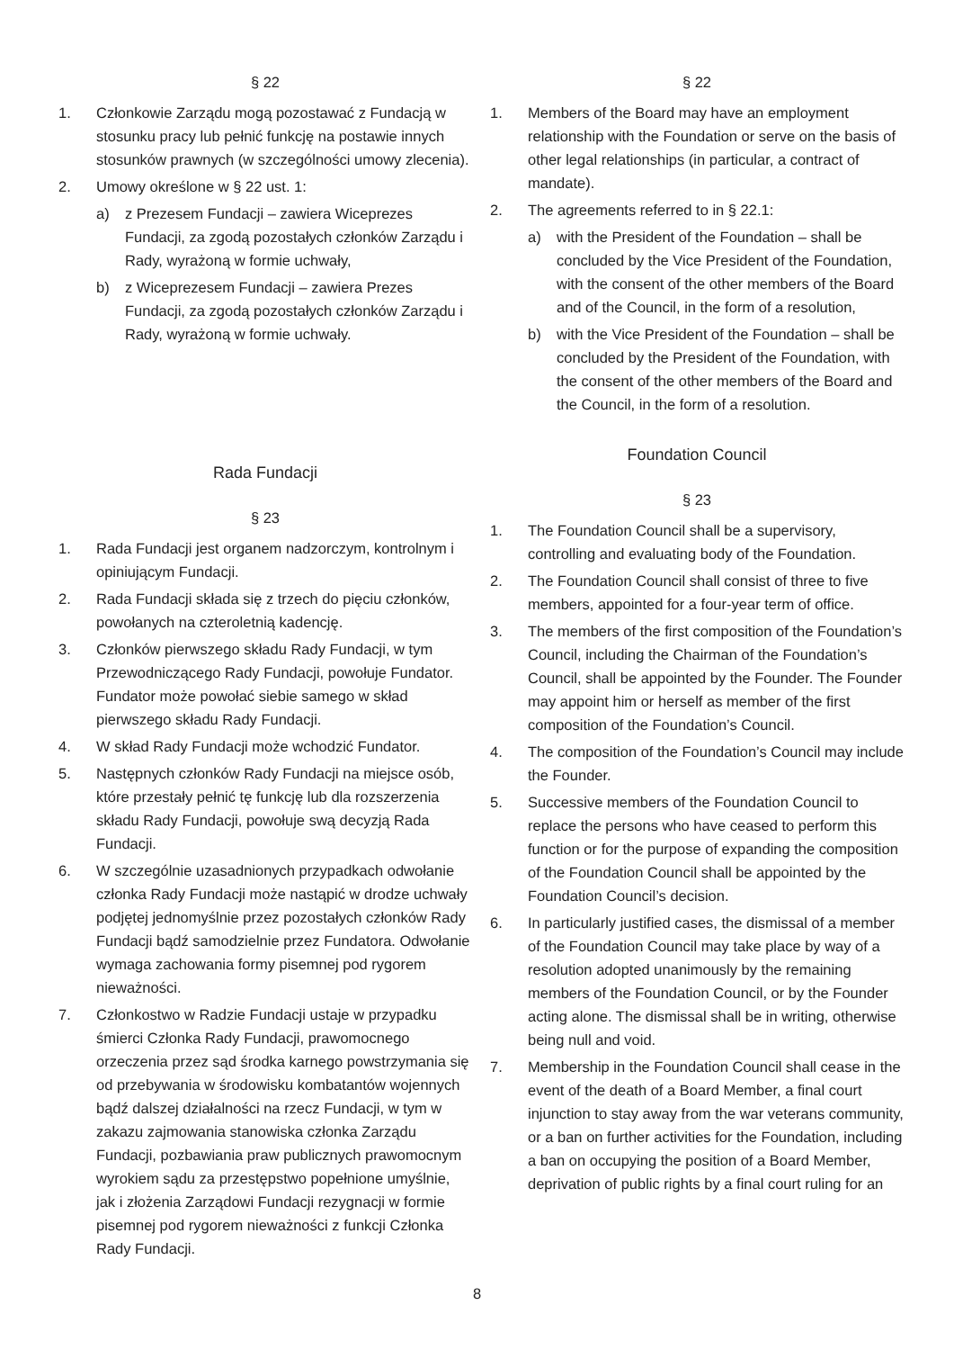§ 22
1. Członkowie Zarządu mogą pozostawać z Fundacją w stosunku pracy lub pełnić funkcję na postawie innych stosunków prawnych (w szczególności umowy zlecenia).
2. Umowy określone w § 22 ust. 1:
a) z Prezesem Fundacji – zawiera Wiceprezes Fundacji, za zgodą pozostałych członków Zarządu i Rady, wyrażoną w formie uchwały,
b) z Wiceprezesem Fundacji – zawiera Prezes Fundacji, za zgodą pozostałych członków Zarządu i Rady, wyrażoną w formie uchwały.
Rada Fundacji
§ 23
1. Rada Fundacji jest organem nadzorczym, kontrolnym i opiniującym Fundacji.
2. Rada Fundacji składa się z trzech do pięciu członków, powołanych na czteroletnią kadencję.
3. Członków pierwszego składu Rady Fundacji, w tym Przewodniczącego Rady Fundacji, powołuje Fundator. Fundator może powołać siebie samego w skład pierwszego składu Rady Fundacji.
4. W skład Rady Fundacji może wchodzić Fundator.
5. Następnych członków Rady Fundacji na miejsce osób, które przestały pełnić tę funkcję lub dla rozszerzenia składu Rady Fundacji, powołuje swą decyzją Rada Fundacji.
6. W szczególnie uzasadnionych przypadkach odwołanie członka Rady Fundacji może nastąpić w drodze uchwały podjętej jednomyślnie przez pozostałych członków Rady Fundacji bądź samodzielnie przez Fundatora. Odwołanie wymaga zachowania formy pisemnej pod rygorem nieważności.
7. Członkostwo w Radzie Fundacji ustaje w przypadku śmierci Członka Rady Fundacji, prawomocnego orzeczenia przez sąd środka karnego powstrzymania się od przebywania w środowisku kombatantów wojennych bądź dalszej działalności na rzecz Fundacji, w tym w zakazu zajmowania stanowiska członka Zarządu Fundacji, pozbawiania praw publicznych prawomocnym wyrokiem sądu za przestępstwo popełnione umyślnie, jak i złożenia Zarządowi Fundacji rezygnacji w formie pisemnej pod rygorem nieważności z funkcji Członka Rady Fundacji.
§ 22
1. Members of the Board may have an employment relationship with the Foundation or serve on the basis of other legal relationships (in particular, a contract of mandate).
2. The agreements referred to in § 22.1:
a) with the President of the Foundation – shall be concluded by the Vice President of the Foundation, with the consent of the other members of the Board and of the Council, in the form of a resolution,
b) with the Vice President of the Foundation – shall be concluded by the President of the Foundation, with the consent of the other members of the Board and the Council, in the form of a resolution.
Foundation Council
§ 23
1. The Foundation Council shall be a supervisory, controlling and evaluating body of the Foundation.
2. The Foundation Council shall consist of three to five members, appointed for a four-year term of office.
3. The members of the first composition of the Foundation’s Council, including the Chairman of the Foundation’s Council, shall be appointed by the Founder. The Founder may appoint him or herself as member of the first composition of the Foundation’s Council.
4. The composition of the Foundation’s Council may include the Founder.
5. Successive members of the Foundation Council to replace the persons who have ceased to perform this function or for the purpose of expanding the composition of the Foundation Council shall be appointed by the Foundation Council’s decision.
6. In particularly justified cases, the dismissal of a member of the Foundation Council may take place by way of a resolution adopted unanimously by the remaining members of the Foundation Council, or by the Founder acting alone. The dismissal shall be in writing, otherwise being null and void.
7. Membership in the Foundation Council shall cease in the event of the death of a Board Member, a final court injunction to stay away from the war veterans community, or a ban on further activities for the Foundation, including a ban on occupying the position of a Board Member, deprivation of public rights by a final court ruling for an
8